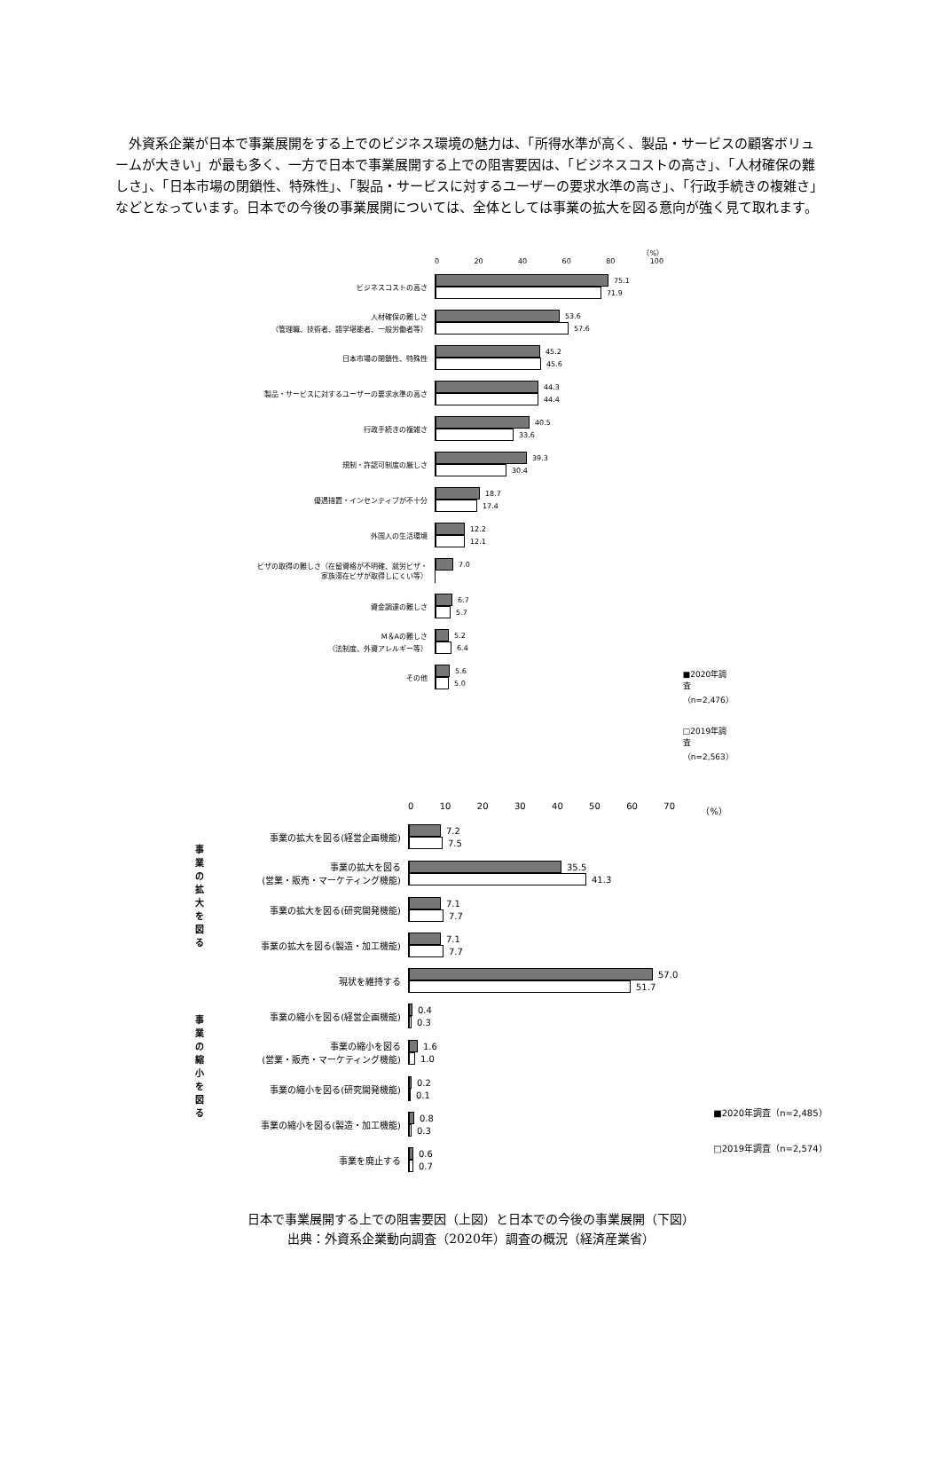外資系企業が日本で事業展開をする上でのビジネス環境の魅力は、「所得水準が高く、製品・サービスの顧客ボリュームが大きい」が最も多く、一方で日本で事業展開する上での阻害要因は、「ビジネスコストの高さ」、「人材確保の難しさ」、「日本市場の閉鎖性、特殊性」、「製品・サービスに対するユーザーの要求水準の高さ」、「行政手続きの複雑さ」などとなっています。日本での今後の事業展開については、全体としては事業の拡大を図る意向が強く見て取れます。
（%）
0 20 40 60 80 100
ビジネスコストの高さ
75.1
71.9
人材確保の難しさ
（管理職、技術者、語学堪能者、一般労働者等）
53.6
57.6
日本市場の閉鎖性、特殊性
45.2
45.6
製品・サービスに対するユーザーの要求水準の高さ
44.3
44.4
行政手続きの複雑さ
40.5
33.6
規制・許認可制度の厳しさ
39.3
30.4
優遇措置・インセンティブが不十分
18.7
17.4
外国人の生活環境
12.2
12.1
ビザの取得の難しさ（在留資格が不明確、就労ビザ・
家族滞在ビザが取得しにくい等）
7.0
資金調達の難しさ
6.7
5.7
M＆Aの難しさ
（法制度、外資アレルギー等）
5.2
6.4
その他
5.6
5.0
■2020年調査（n=2,476）
□2019年調査（n=2,563）
0 10 20 30 40 50 60 70 （%）
事
業
の
拡
大
を
図
る
事業の拡大を図る(経営企画機能)
7.2
7.5
事業の拡大を図る
(営業・販売・マーケティング機能)
35.5
41.3
事業の拡大を図る(研究開発機能)
7.1
7.7
事業の拡大を図る(製造・加工機能)
7.1
7.7
現状を維持する
57.0
51.7
事
業
の
縮
小
を
図
る
事業の縮小を図る(経営企画機能)
0.4
0.3
事業の縮小を図る
(営業・販売・マーケティング機能)
1.6
1.0
事業の縮小を図る(研究開発機能)
0.2
0.1
事業の縮小を図る(製造・加工機能)
0.8
0.3
事業を廃止する
0.6
0.7
■2020年調査（n=2,485）
□2019年調査（n=2,574）
日本で事業展開する上での阻害要因（上図）と日本での今後の事業展開（下図）
出典：外資系企業動向調査（2020年）調査の概況（経済産業省）